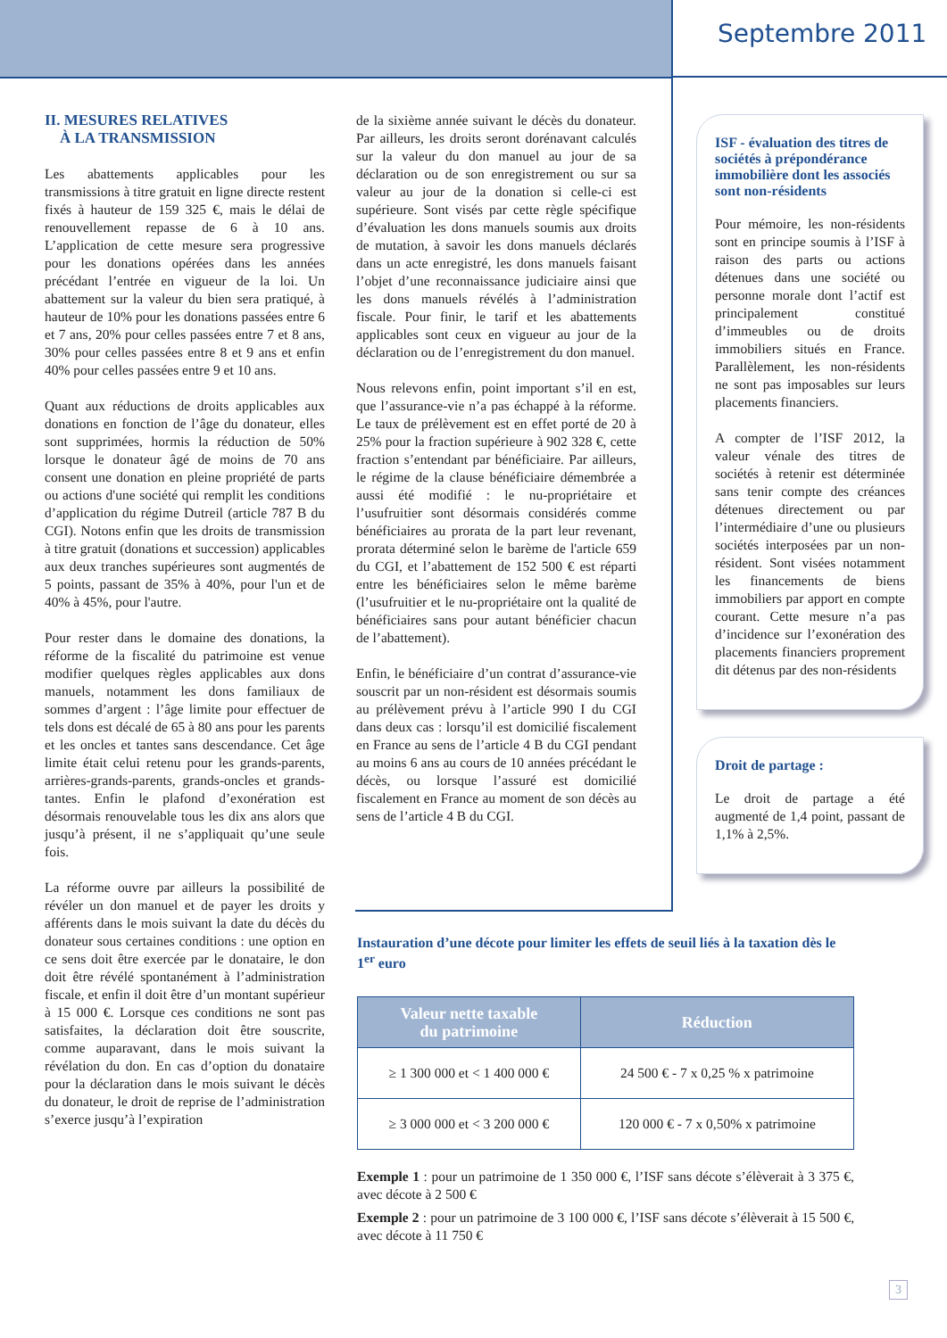Septembre 2011
II. MESURES RELATIVES
À LA TRANSMISSION
Les abattements applicables pour les transmissions à titre gratuit en ligne directe restent fixés à hauteur de 159 325 €, mais le délai de renouvellement repasse de 6 à 10 ans. L’application de cette mesure sera progressive pour les donations opérées dans les années précédant l’entrée en vigueur de la loi. Un abattement sur la valeur du bien sera pratiqué, à hauteur de 10% pour les donations passées entre 6 et 7 ans, 20% pour celles passées entre 7 et 8 ans, 30% pour celles passées entre 8 et 9 ans et enfin 40% pour celles passées entre 9 et 10 ans.
Quant aux réductions de droits applicables aux donations en fonction de l’âge du donateur, elles sont supprimées, hormis la réduction de 50% lorsque le donateur âgé de moins de 70 ans consent une donation en pleine propriété de parts ou actions d'une société qui remplit les conditions d’application du régime Dutreil (article 787 B du CGI). Notons enfin que les droits de transmission à titre gratuit (donations et succession) applicables aux deux tranches supérieures sont augmentés de 5 points, passant de 35% à 40%, pour l'un et de 40% à 45%, pour l'autre.
Pour rester dans le domaine des donations, la réforme de la fiscalité du patrimoine est venue modifier quelques règles applicables aux dons manuels, notamment les dons familiaux de sommes d’argent : l’âge limite pour effectuer de tels dons est décalé de 65 à 80 ans pour les parents et les oncles et tantes sans descendance. Cet âge limite était celui retenu pour les grands-parents, arrières-grands-parents, grands-oncles et grands-tantes. Enfin le plafond d’exonération est désormais renouvelable tous les dix ans alors que jusqu’à présent, il ne s’appliquait qu’une seule fois.
La réforme ouvre par ailleurs la possibilité de révéler un don manuel et de payer les droits y afférents dans le mois suivant la date du décès du donateur sous certaines conditions : une option en ce sens doit être exercée par le donataire, le don doit être révélé spontanément à l’administration fiscale, et enfin il doit être d’un montant supérieur à 15 000 €. Lorsque ces conditions ne sont pas satisfaites, la déclaration doit être souscrite, comme auparavant, dans le mois suivant la révélation du don. En cas d’option du donataire pour la déclaration dans le mois suivant le décès du donateur, le droit de reprise de l’administration s’exerce jusqu’à l’expiration
de la sixième année suivant le décès du donateur. Par ailleurs, les droits seront dorénavant calculés sur la valeur du don manuel au jour de sa déclaration ou de son enregistrement ou sur sa valeur au jour de la donation si celle-ci est supérieure. Sont visés par cette règle spécifique d’évaluation les dons manuels soumis aux droits de mutation, à savoir les dons manuels déclarés dans un acte enregistré, les dons manuels faisant l’objet d’une reconnaissance judiciaire ainsi que les dons manuels révélés à l’administration fiscale. Pour finir, le tarif et les abattements applicables sont ceux en vigueur au jour de la déclaration ou de l’enregistrement du don manuel.
Nous relevons enfin, point important s’il en est, que l’assurance-vie n’a pas échappé à la réforme. Le taux de prélèvement est en effet porté de 20 à 25% pour la fraction supérieure à 902 328 €, cette fraction s’entendant par bénéficiaire. Par ailleurs, le régime de la clause bénéficiaire démembrée a aussi été modifié : le nu-propriétaire et l’usufruitier sont désormais considérés comme bénéficiaires au prorata de la part leur revenant, prorata déterminé selon le barème de l'article 659 du CGI, et l’abattement de 152 500 € est réparti entre les bénéficiaires selon le même barème (l’usufruitier et le nu-propriétaire ont la qualité de bénéficiaires sans pour autant bénéficier chacun de l’abattement).
Enfin, le bénéficiaire d’un contrat d’assurance-vie souscrit par un non-résident est désormais soumis au prélèvement prévu à l’article 990 I du CGI dans deux cas : lorsqu’il est domicilié fiscalement en France au sens de l’article 4 B du CGI pendant au moins 6 ans au cours de 10 années précédant le décès, ou lorsque l’assuré est domicilié fiscalement en France au moment de son décès au sens de l’article 4 B du CGI.
ISF - évaluation des titres de sociétés à prépondérance immobilière dont les associés sont non-résidents
Pour mémoire, les non-résidents sont en principe soumis à l’ISF à raison des parts ou actions détenues dans une société ou personne morale dont l’actif est principalement constitué d’immeubles ou de droits immobiliers situés en France. Parallèlement, les non-résidents ne sont pas imposables sur leurs placements financiers.
A compter de l’ISF 2012, la valeur vénale des titres de sociétés à retenir est déterminée sans tenir compte des créances détenues directement ou par l’intermédiaire d’une ou plusieurs sociétés interposées par un non-résident. Sont visées notamment les financements de biens immobiliers par apport en compte courant. Cette mesure n’a pas d’incidence sur l’exonération des placements financiers proprement dit détenus par des non-résidents
Droit de partage :
Le droit de partage a été augmenté de 1,4 point, passant de 1,1% à 2,5%.
Instauration d’une décote pour limiter les effets de seuil liés à la taxation dès le 1<sup>er</sup> euro
| Valeur nette taxable du patrimoine | Réduction |
| --- | --- |
| ≥ 1 300 000 et < 1 400 000 € | 24 500 € - 7 x 0,25 % x patrimoine |
| ≥ 3 000 000 et < 3 200 000 € | 120 000 € - 7 x 0,50% x patrimoine |
Exemple 1 : pour un patrimoine de 1 350 000 €, l’ISF sans décote s’élèverait à 3 375 €, avec décote à 2 500 €
Exemple 2 : pour un patrimoine de 3 100 000 €, l’ISF sans décote s’élèverait à 15 500 €, avec décote à 11 750 €
3